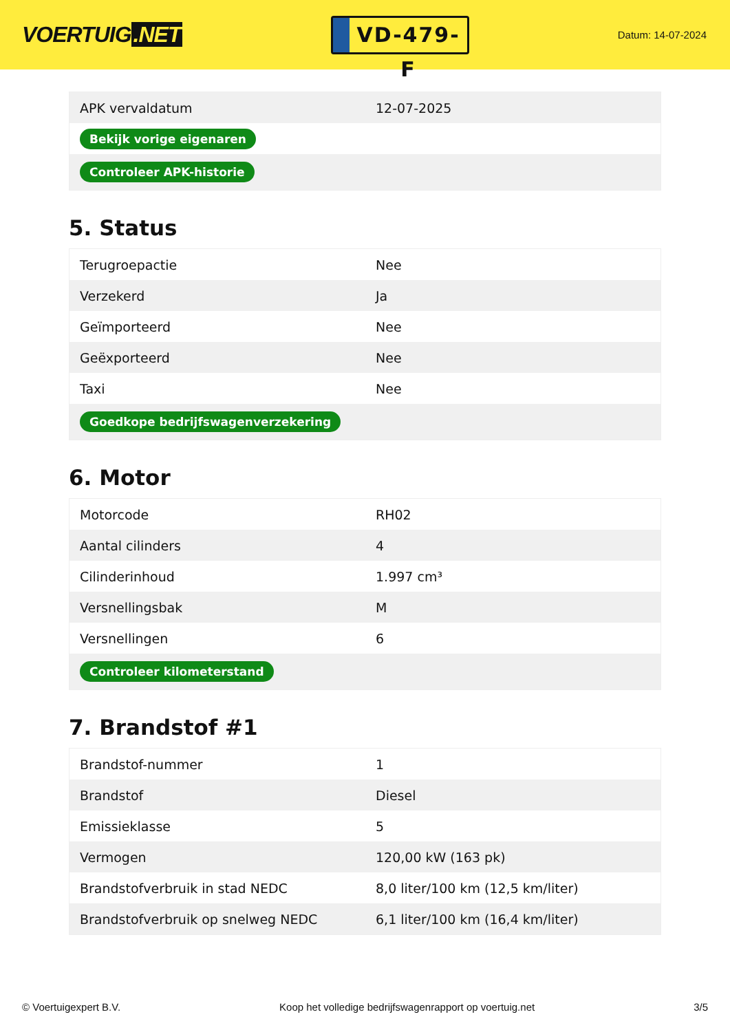VOERTUIG.NET
VD-479-F
Datum: 14-07-2024
| APK vervaldatum | 12-07-2025 |
| Bekijk vorige eigenaren | |
| Controleer APK-historie | |
5. Status
| Terugroepactie | Nee |
| Verzekerd | Ja |
| Geïmporteerd | Nee |
| Geëxporteerd | Nee |
| Taxi | Nee |
| Goedkope bedrijfswagenverzekering | |
6. Motor
| Motorcode | RH02 |
| Aantal cilinders | 4 |
| Cilinderinhoud | 1.997 cm³ |
| Versnellingsbak | M |
| Versnellingen | 6 |
| Controleer kilometerstand | |
7. Brandstof #1
| Brandstof-nummer | 1 |
| Brandstof | Diesel |
| Emissieklasse | 5 |
| Vermogen | 120,00 kW (163 pk) |
| Brandstofverbruik in stad NEDC | 8,0 liter/100 km (12,5 km/liter) |
| Brandstofverbruik op snelweg NEDC | 6,1 liter/100 km (16,4 km/liter) |
© Voertuigexpert B.V. Koop het volledige bedrijfswagenrapport op voertuig.net 3/5